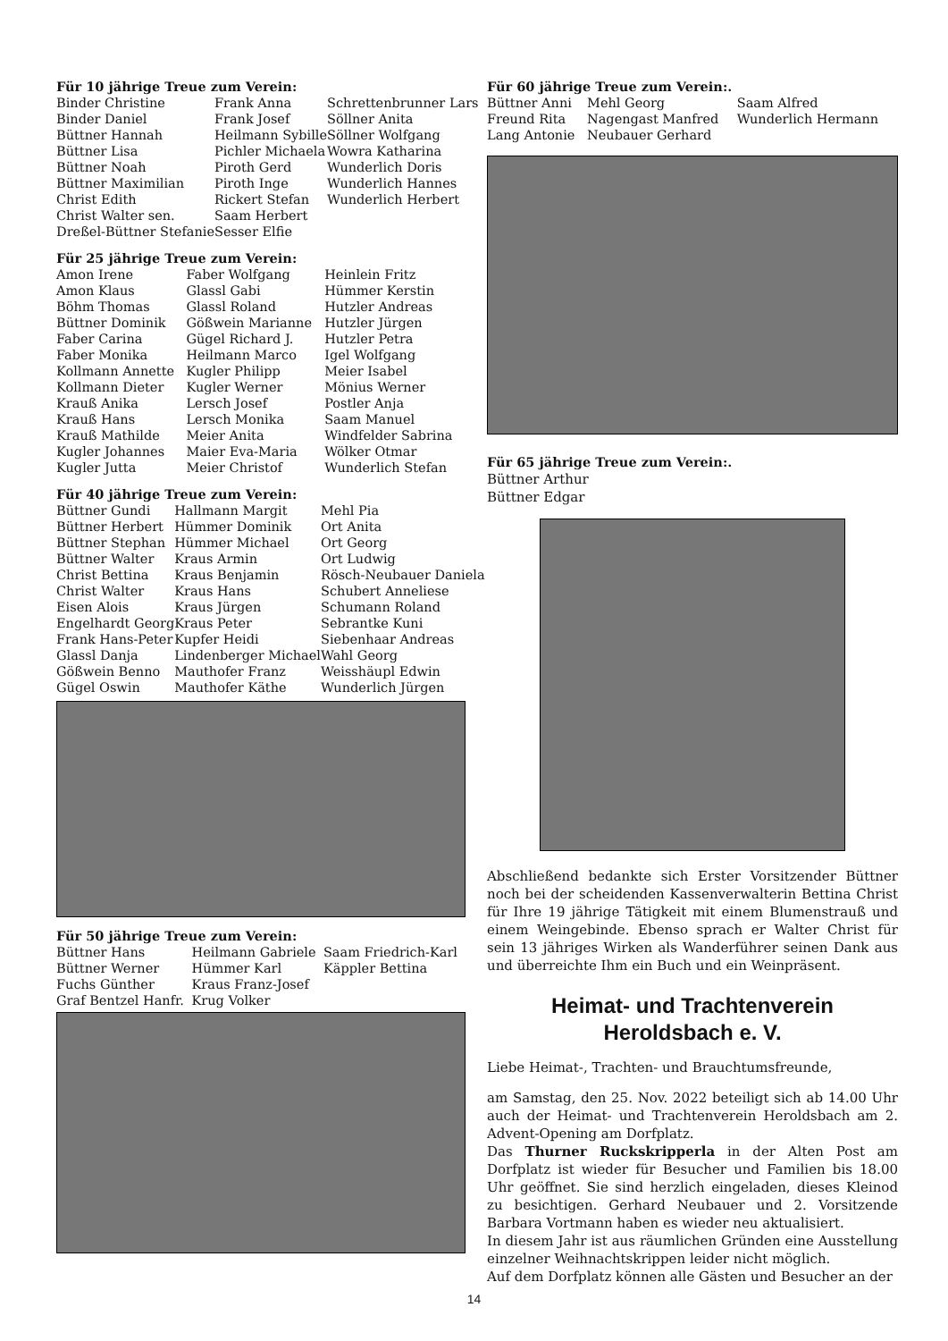Für 10 jährige Treue zum Verein:
| Binder Christine | Frank Anna | Schrettenbrunner Lars |
| Binder Daniel | Frank Josef | Söllner Anita |
| Büttner Hannah | Heilmann Sybille | Söllner Wolfgang |
| Büttner Lisa | Pichler Michaela | Wowra Katharina |
| Büttner Noah | Piroth Gerd | Wunderlich Doris |
| Büttner Maximilian | Piroth Inge | Wunderlich Hannes |
| Christ Edith | Rickert Stefan | Wunderlich Herbert |
| Christ Walter sen. | Saam Herbert | |
| Dreßel-Büttner Stefanie | Sesser Elfie | |
Für 25 jährige Treue zum Verein:
| Amon Irene | Faber Wolfgang | Heinlein Fritz |
| Amon Klaus | Glassl Gabi | Hümmer Kerstin |
| Böhm Thomas | Glassl Roland | Hutzler Andreas |
| Büttner Dominik | Gößwein Marianne | Hutzler Jürgen |
| Faber Carina | Gügel Richard J. | Hutzler Petra |
| Faber Monika | Heilmann Marco | Igel Wolfgang |
| Kollmann Annette | Kugler Philipp | Meier Isabel |
| Kollmann Dieter | Kugler Werner | Mönius Werner |
| Krauß Anika | Lersch Josef | Postler Anja |
| Krauß Hans | Lersch Monika | Saam Manuel |
| Krauß Mathilde | Meier Anita | Windfelder Sabrina |
| Kugler Johannes | Maier Eva-Maria | Wölker Otmar |
| Kugler Jutta | Meier Christof | Wunderlich Stefan |
Für 40 jährige Treue zum Verein:
| Büttner Gundi | Hallmann Margit | Mehl Pia |
| Büttner Herbert | Hümmer Dominik | Ort Anita |
| Büttner Stephan | Hümmer Michael | Ort Georg |
| Büttner Walter | Kraus Armin | Ort Ludwig |
| Christ Bettina | Kraus Benjamin | Rösch-Neubauer Daniela |
| Christ Walter | Kraus Hans | Schubert Anneliese |
| Eisen Alois | Kraus Jürgen | Schumann Roland |
| Engelhardt Georg | Kraus Peter | Sebrantke Kuni |
| Frank Hans-Peter | Kupfer Heidi | Siebenhaar Andreas |
| Glassl Danja | Lindenberger Michael | Wahl Georg |
| Gößwein Benno | Mauthofer Franz | Weisshäupl Edwin |
| Gügel Oswin | Mauthofer Käthe | Wunderlich Jürgen |
Für 50 jährige Treue zum Verein:
| Büttner Hans | Heilmann Gabriele | Saam Friedrich-Karl |
| Büttner Werner | Hümmer Karl | Käppler Bettina |
| Fuchs Günther | Kraus Franz-Josef | |
| Graf Bentzel Hanfr. | Krug Volker | |
Für 60 jährige Treue zum Verein:.
| Büttner Anni | Mehl Georg | Saam Alfred |
| Freund Rita | Nagengast Manfred | Wunderlich Hermann |
| Lang Antonie | Neubauer Gerhard | |
Für 65 jährige Treue zum Verein:.
Büttner Arthur
Büttner Edgar
Abschließend bedankte sich Erster Vorsitzender Büttner noch bei der scheidenden Kassenverwalterin Bettina Christ für Ihre 19 jährige Tätigkeit mit einem Blumenstrauß und einem Weingebinde. Ebenso sprach er Walter Christ für sein 13 jähriges Wirken als Wanderführer seinen Dank aus und überreichte Ihm ein Buch und ein Weinpräsent.
Heimat- und Trachtenverein
Heroldsbach e. V.
Liebe Heimat-, Trachten- und Brauchtumsfreunde,
am Samstag, den 25. Nov. 2022 beteiligt sich ab 14.00 Uhr auch der Heimat- und Trachtenverein Heroldsbach am 2. Advent-Opening am Dorfplatz.
Das Thurner Ruckskripperla in der Alten Post am Dorfplatz ist wieder für Besucher und Familien bis 18.00 Uhr geöffnet. Sie sind herzlich eingeladen, dieses Kleinod zu besichtigen. Gerhard Neubauer und 2. Vorsitzende Barbara Vortmann haben es wieder neu aktualisiert.
In diesem Jahr ist aus räumlichen Gründen eine Ausstellung einzelner Weihnachtskrippen leider nicht möglich.
Auf dem Dorfplatz können alle Gästen und Besucher an der
14